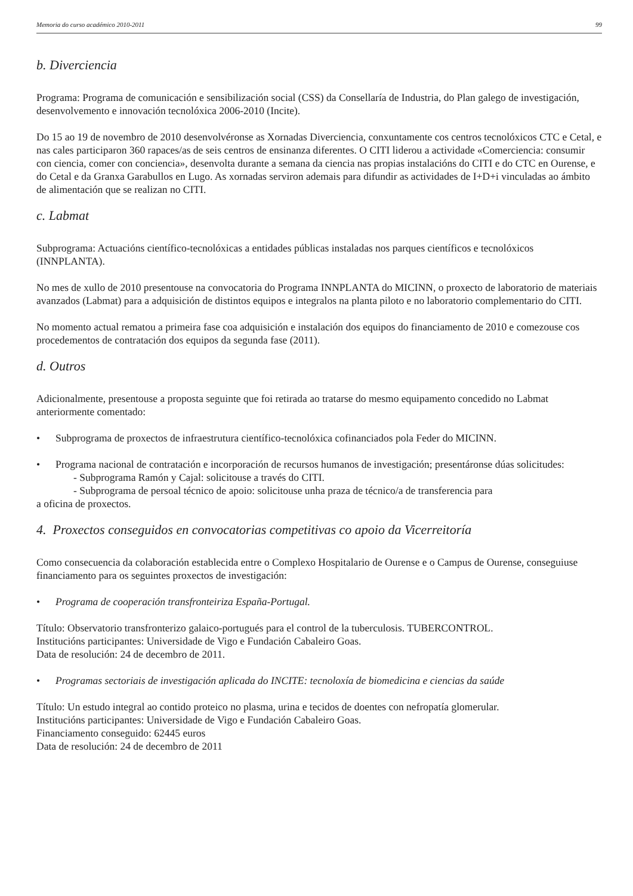Memoria do curso académico 2010-2011 99
b. Diverciencia
Programa: Programa de comunicación e sensibilización social (CSS) da Consellaría de Industria, do Plan galego de investigación, desenvolvemento e innovación tecnolóxica 2006-2010 (Incite).
Do 15 ao 19 de novembro de 2010 desenvolvéronse as Xornadas Diverciencia, conxuntamente cos centros tecnolóxicos CTC e Cetal, e nas cales participaron 360 rapaces/as de seis centros de ensinanza diferentes. O CITI liderou a actividade «Comerciencia: consumir con ciencia, comer con conciencia», desenvolta durante a semana da ciencia nas propias instalacións do CITI e do CTC en Ourense, e do Cetal e da Granxa Garabullos en Lugo. As xornadas serviron ademais para difundir as actividades de I+D+i vinculadas ao ámbito de alimentación que se realizan no CITI.
c. Labmat
Subprograma: Actuacións científico-tecnolóxicas a entidades públicas instaladas nos parques científicos e tecnolóxicos (INNPLANTA).
No mes de xullo de 2010 presentouse na convocatoria do Programa INNPLANTA do MICINN, o proxecto de laboratorio de materiais avanzados (Labmat) para a adquisición de distintos equipos e integralos na planta piloto e no laboratorio complementario do CITI.
No momento actual rematou a primeira fase coa adquisición e instalación dos equipos do financiamento de 2010 e comezouse cos procedementos de contratación dos equipos da segunda fase (2011).
d. Outros
Adicionalmente, presentouse a proposta seguinte que foi retirada ao tratarse do mesmo equipamento concedido no Labmat anteriormente comentado:
• Subprograma de proxectos de infraestrutura científico-tecnolóxica cofinanciados pola Feder do MICINN.
• Programa nacional de contratación e incorporación de recursos humanos de investigación; presentáronse dúas solicitudes:
- Subprograma Ramón y Cajal: solicitouse a través do CITI.
- Subprograma de persoal técnico de apoio: solicitouse unha praza de técnico/a de transferencia para
a oficina de proxectos.
4. Proxectos conseguidos en convocatorias competitivas co apoio da Vicerreitoría
Como consecuencia da colaboración establecida entre o Complexo Hospitalario de Ourense e o Campus de Ourense, conseguiuse financiamento para os seguintes proxectos de investigación:
• Programa de cooperación transfronteiriza España-Portugal.
Título: Observatorio transfronterizo galaico-portugués para el control de la tuberculosis. TUBERCONTROL.
Institucións participantes: Universidade de Vigo e Fundación Cabaleiro Goas.
Data de resolución: 24 de decembro de 2011.
• Programas sectoriais de investigación aplicada do INCITE: tecnoloxía de biomedicina e ciencias da saúde
Título: Un estudo integral ao contido proteico no plasma, urina e tecidos de doentes con nefropatía glomerular.
Institucións participantes: Universidade de Vigo e Fundación Cabaleiro Goas.
Financiamento conseguido: 62445 euros
Data de resolución: 24 de decembro de 2011